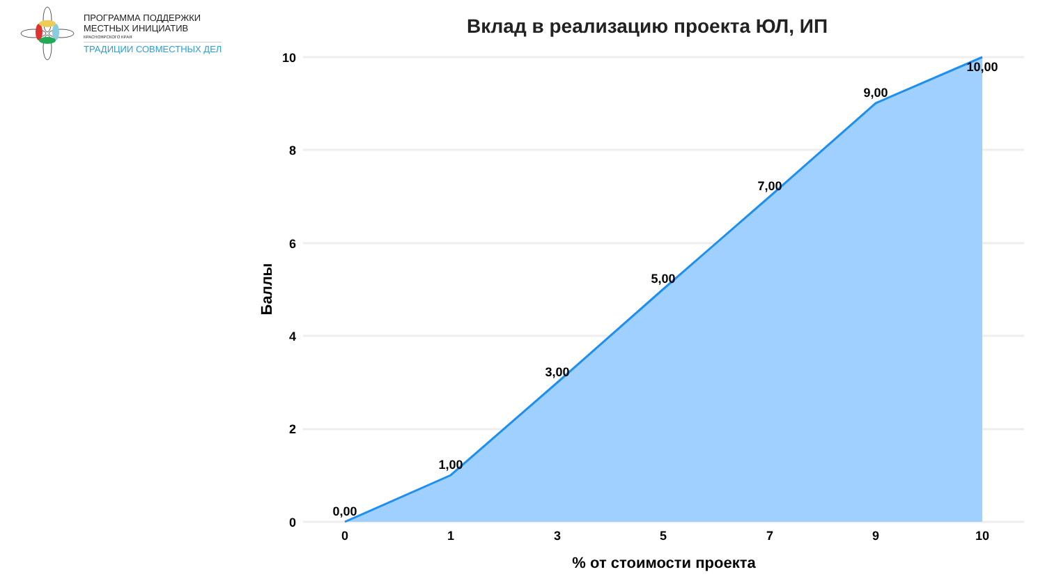ПРОГРАММА ПОДДЕРЖКИ
МЕСТНЫХ ИНИЦИАТИВ
КРАСНОЯРСКОГО КРАЯ
ТРАДИЦИИ СОВМЕСТНЫХ ДЕЛ
Вклад в реализацию проекта ЮЛ, ИП
10
8
6
4
2
0
0
1
3
5
7
9
10
0,00
1,00
3,00
5,00
7,00
9,00
10,00
% от стоимости проекта
Баллы